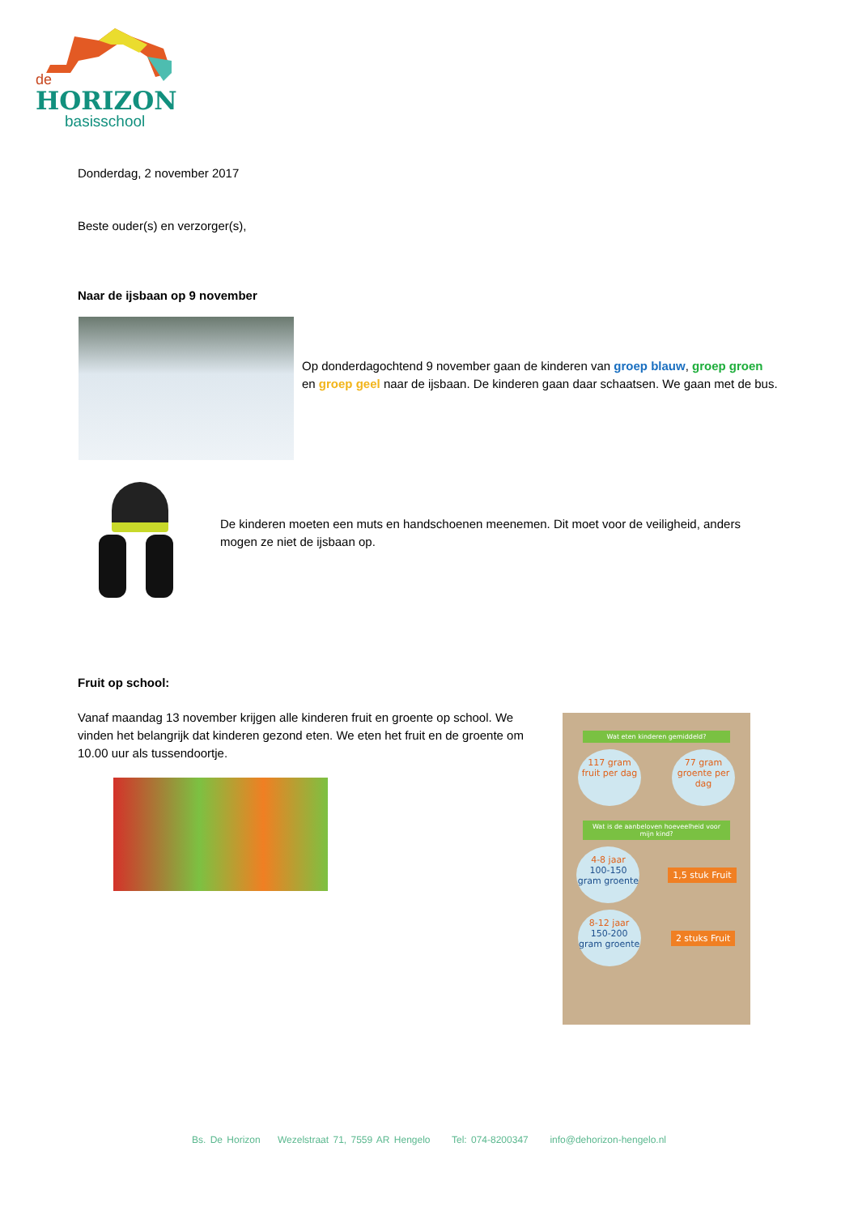de
HORIZON
basisschool
Donderdag, 2 november 2017
Beste ouder(s) en verzorger(s),
Naar de ijsbaan op 9 november
Op donderdagochtend 9 november gaan de kinderen van groep blauw, groep groen en groep geel naar de ijsbaan. De kinderen gaan daar schaatsen. We gaan met de bus.
De kinderen moeten een muts en handschoenen meenemen. Dit moet voor de veiligheid, anders mogen ze niet de ijsbaan op.
Fruit op school:
Vanaf maandag 13 november krijgen alle kinderen fruit en groente op school. We vinden het belangrijk dat kinderen gezond eten. We eten het fruit en de groente om 10.00 uur als tussendoortje.
Wat eten kinderen gemiddeld?
117 gram fruit per dag
77 gram groente per dag
Wat is de aanbeloven hoeveelheid voor mijn kind?
4-8 jaar
100-150 gram groente
1,5 stuk Fruit
8-12 jaar
150-200 gram groente
2 stuks Fruit
Bs. De Horizon Wezelstraat 71, 7559 AR Hengelo Tel: 074-8200347 info@dehorizon-hengelo.nl